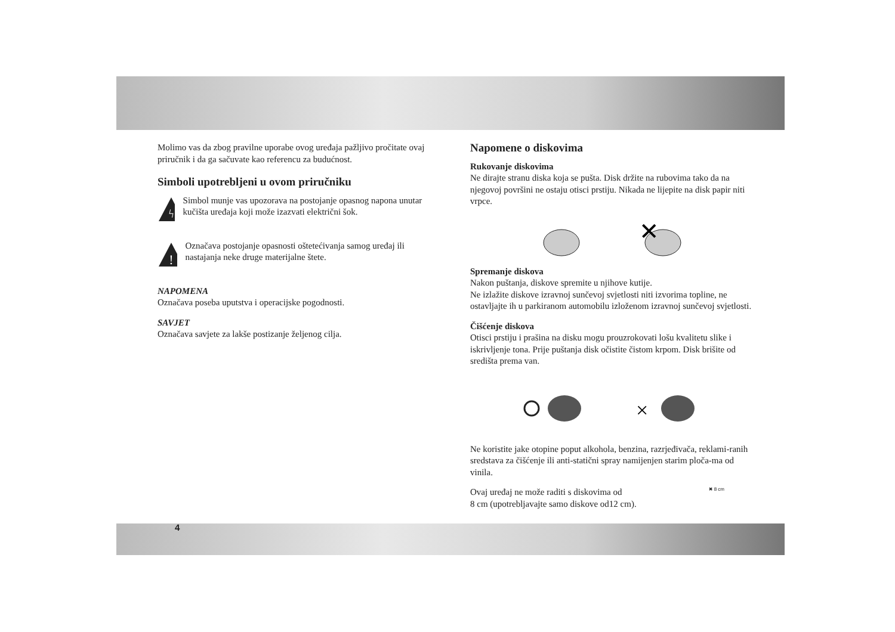4
Molimo vas da zbog pravilne uporabe ovog uređaja pažljivo pročitate ovaj priručnik i da ga sačuvate kao referencu za budućnost.
Simboli upotrebljeni u ovom priručniku
ϟ
Simbol munje vas upozorava na postojanje opasnog napona unutar kučišta uređaja koji može izazvati električni šok.
!
Označava postojanje opasnosti oštetećivanja samog uređaj ili nastajanja neke druge materijalne štete.
NAPOMENA
Označava poseba uputstva i operacijske pogodnosti.
SAVJET
Označava savjete za lakše postizanje željenog cilja.
Napomene o diskovima
Rukovanje diskovima
Ne dirajte stranu diska koja se pušta. Disk držite na rubovima tako da na njegovoj površini ne ostaju otisci prstiju. Nikada ne lijepite na disk papir niti vrpce.
✕
Spremanje diskova
Nakon puštanja, diskove spremite u njihove kutije.
Ne izlažite diskove izravnoj sunčevoj svjetlosti niti izvorima topline, ne ostavljajte ih u parkiranom automobilu izloženom izravnoj sunčevoj svjetlosti.
Čišćenje diskova
Otisci prstiju i prašina na disku mogu prouzrokovati lošu kvalitetu slike i iskrivljenje tona. Prije puštanja disk očistite čistom krpom. Disk brišite od središta prema van.
×
Ne koristite jake otopine poput alkohola, benzina, razrjeđivača, reklami-ranih sredstava za čišćenje ili anti-statični spray namijenjen starim ploča-ma od vinila.
Ovaj uređaj ne može raditi s diskovima od
8 cm (upotrebljavajte samo diskove od12 cm).
✖ 8 cm